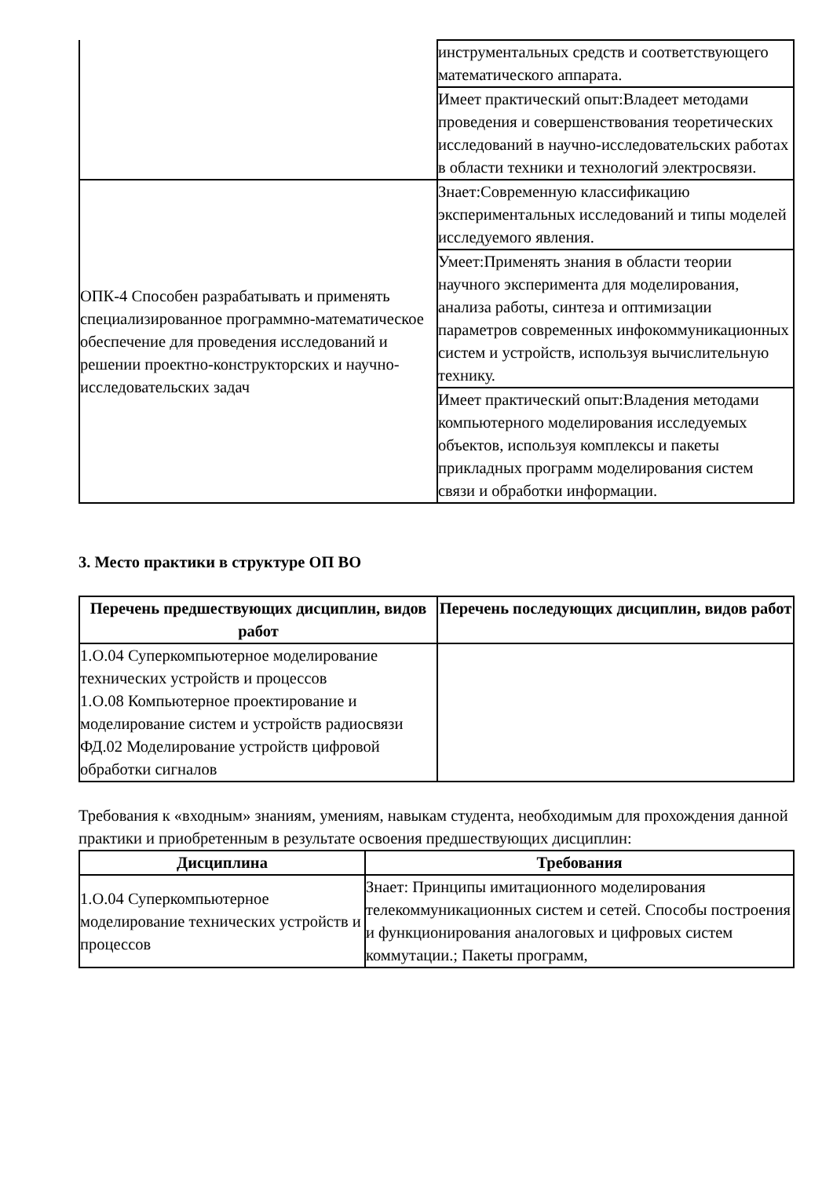| | инструментальных средств и соответствующего математического аппарата. |
| | Имеет практический опыт:Владеет методами проведения и совершенствования теоретических исследований в научно-исследовательских работах в области техники и технологий электросвязи. |
| ОПК-4 Способен разрабатывать и применять специализированное программно-математическое обеспечение для проведения исследований и решении проектно-конструкторских и научно-исследовательских задач | Знает:Современную классификацию экспериментальных исследований и типы моделей исследуемого явления. |
| | Умеет:Применять знания в области теории научного эксперимента для моделирования, анализа работы, синтеза и оптимизации параметров современных инфокоммуникационных систем и устройств, используя вычислительную технику. |
| | Имеет практический опыт:Владения методами компьютерного моделирования исследуемых объектов, используя комплексы и пакеты прикладных программ моделирования систем связи и обработки информации. |
3. Место практики в структуре ОП ВО
| Перечень предшествующих дисциплин, видов работ | Перечень последующих дисциплин, видов работ |
| --- | --- |
| 1.О.04 Суперкомпьютерное моделирование технических устройств и процессов 1.О.08 Компьютерное проектирование и моделирование систем и устройств радиосвязи ФД.02 Моделирование устройств цифровой обработки сигналов | |
Требования к «входным» знаниям, умениям, навыкам студента, необходимым для прохождения данной практики и приобретенным в результате освоения предшествующих дисциплин:
| Дисциплина | Требования |
| --- | --- |
| 1.О.04 Суперкомпьютерное моделирование технических устройств и процессов | Знает: Принципы имитационного моделирования телекоммуникационных систем и сетей. Способы построения и функционирования аналоговых и цифровых систем коммутации.; Пакеты программ, |